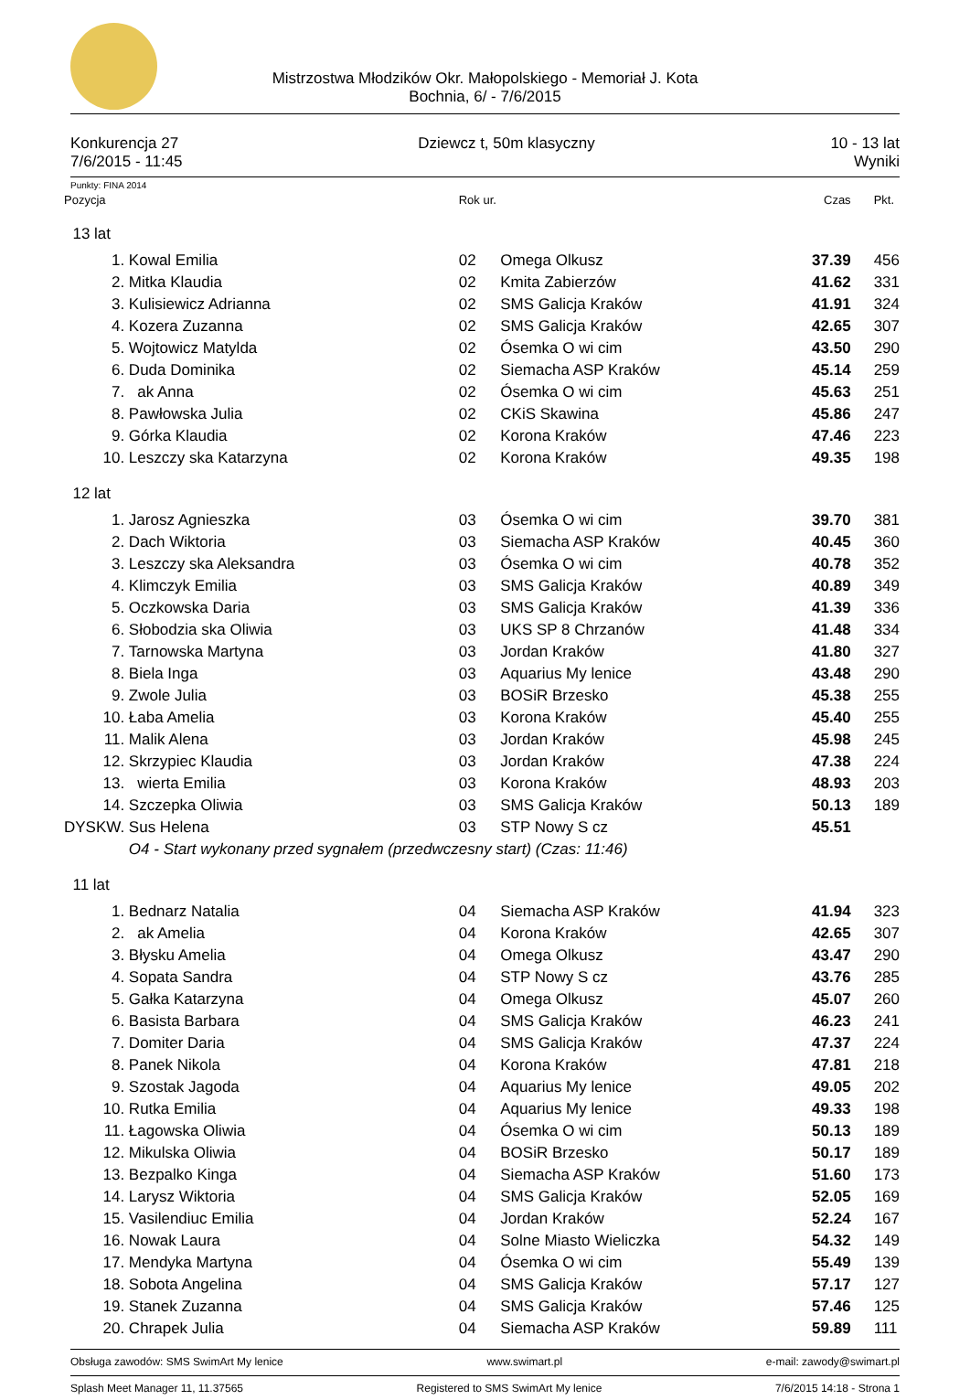Mistrzostwa Młodzików Okr. Małopolskiego - Memoriał J. Kota
Bochnia, 6/ - 7/6/2015
Konkurencja 27
7/6/2015 - 11:45
Dziewcz t, 50m klasyczny 10 - 13 lat
Wyniki
Punkty: FINA 2014
| Pozycja | | Rok ur. | | Czas | Pkt. |
| 13 lat | | | | | |
| 1. | Kowal Emilia | 02 | Omega Olkusz | 37.39 | 456 |
| 2. | Mitka Klaudia | 02 | Kmita Zabierzów | 41.62 | 331 |
| 3. | Kulisiewicz Adrianna | 02 | SMS Galicja Kraków | 41.91 | 324 |
| 4. | Kozera Zuzanna | 02 | SMS Galicja Kraków | 42.65 | 307 |
| 5. | Wojtowicz Matylda | 02 | Ósemka O wi cim | 43.50 | 290 |
| 6. | Duda Dominika | 02 | Siemacha ASP Kraków | 45.14 | 259 |
| 7. | ak Anna | 02 | Ósemka O wi cim | 45.63 | 251 |
| 8. | Pawłowska Julia | 02 | CKiS Skawina | 45.86 | 247 |
| 9. | Górka Klaudia | 02 | Korona Kraków | 47.46 | 223 |
| 10. | Leszczy ska Katarzyna | 02 | Korona Kraków | 49.35 | 198 |
| 12 lat | | | | | |
| 1. | Jarosz Agnieszka | 03 | Ósemka O wi cim | 39.70 | 381 |
| 2. | Dach Wiktoria | 03 | Siemacha ASP Kraków | 40.45 | 360 |
| 3. | Leszczy ska Aleksandra | 03 | Ósemka O wi cim | 40.78 | 352 |
| 4. | Klimczyk Emilia | 03 | SMS Galicja Kraków | 40.89 | 349 |
| 5. | Oczkowska Daria | 03 | SMS Galicja Kraków | 41.39 | 336 |
| 6. | Słobodzia ska Oliwia | 03 | UKS SP 8 Chrzanów | 41.48 | 334 |
| 7. | Tarnowska Martyna | 03 | Jordan Kraków | 41.80 | 327 |
| 8. | Biela Inga | 03 | Aquarius My lenice | 43.48 | 290 |
| 9. | Zwole Julia | 03 | BOSiR Brzesko | 45.38 | 255 |
| 10. | Łaba Amelia | 03 | Korona Kraków | 45.40 | 255 |
| 11. | Malik Alena | 03 | Jordan Kraków | 45.98 | 245 |
| 12. | Skrzypiec Klaudia | 03 | Jordan Kraków | 47.38 | 224 |
| 13. | wierta Emilia | 03 | Korona Kraków | 48.93 | 203 |
| 14. | Szczepka Oliwia | 03 | SMS Galicja Kraków | 50.13 | 189 |
| DYSKW. | Sus Helena | 03 | STP Nowy S cz | 45.51 | |
| | O4 - Start wykonany przed sygnałem (przedwczesny start) (Czas: 11:46) | | | | |
| 11 lat | | | | | |
| 1. | Bednarz Natalia | 04 | Siemacha ASP Kraków | 41.94 | 323 |
| 2. | ak Amelia | 04 | Korona Kraków | 42.65 | 307 |
| 3. | Błysku Amelia | 04 | Omega Olkusz | 43.47 | 290 |
| 4. | Sopata Sandra | 04 | STP Nowy S cz | 43.76 | 285 |
| 5. | Gałka Katarzyna | 04 | Omega Olkusz | 45.07 | 260 |
| 6. | Basista Barbara | 04 | SMS Galicja Kraków | 46.23 | 241 |
| 7. | Domiter Daria | 04 | SMS Galicja Kraków | 47.37 | 224 |
| 8. | Panek Nikola | 04 | Korona Kraków | 47.81 | 218 |
| 9. | Szostak Jagoda | 04 | Aquarius My lenice | 49.05 | 202 |
| 10. | Rutka Emilia | 04 | Aquarius My lenice | 49.33 | 198 |
| 11. | Łagowska Oliwia | 04 | Ósemka O wi cim | 50.13 | 189 |
| 12. | Mikulska Oliwia | 04 | BOSiR Brzesko | 50.17 | 189 |
| 13. | Bezpalko Kinga | 04 | Siemacha ASP Kraków | 51.60 | 173 |
| 14. | Larysz Wiktoria | 04 | SMS Galicja Kraków | 52.05 | 169 |
| 15. | Vasilendiuc Emilia | 04 | Jordan Kraków | 52.24 | 167 |
| 16. | Nowak Laura | 04 | Solne Miasto Wieliczka | 54.32 | 149 |
| 17. | Mendyka Martyna | 04 | Ósemka O wi cim | 55.49 | 139 |
| 18. | Sobota Angelina | 04 | SMS Galicja Kraków | 57.17 | 127 |
| 19. | Stanek Zuzanna | 04 | SMS Galicja Kraków | 57.46 | 125 |
| 20. | Chrapek Julia | 04 | Siemacha ASP Kraków | 59.89 | 111 |
Obsługa zawodów: SMS SwimArt My lenice www.swimart.pl e-mail: zawody@swimart.pl
Splash Meet Manager 11, 11.37565 Registered to SMS SwimArt My lenice 7/6/2015 14:18 - Strona 1